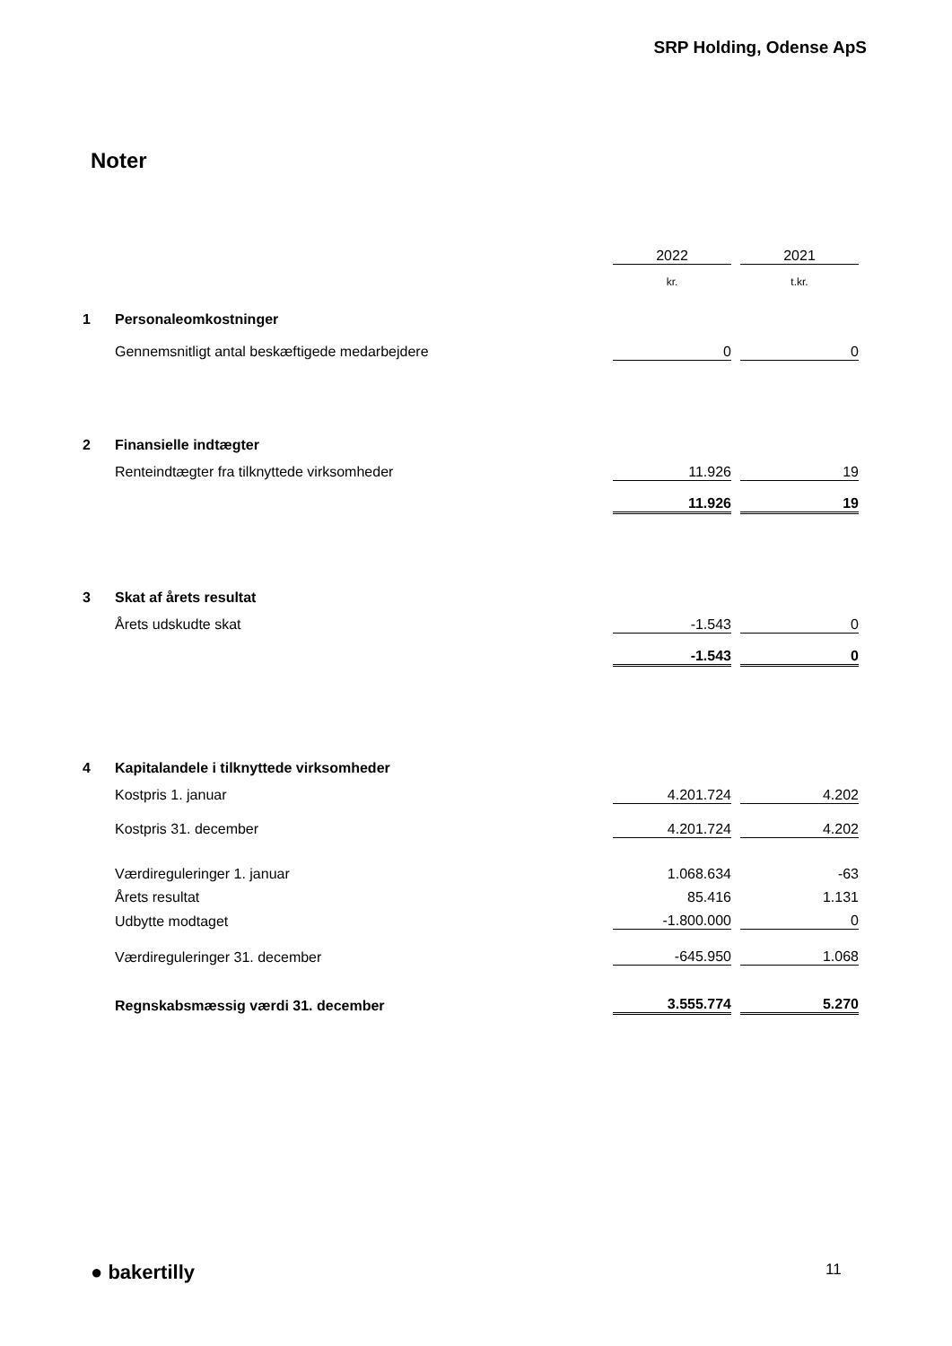SRP Holding, Odense ApS
Noter
| | | 2022 | | 2021 |
| | | kr. | | t.kr. |
| 1 | Personaleomkostninger | | | |
| | Gennemsnitligt antal beskæftigede medarbejdere | 0 | | 0 |
| 2 | Finansielle indtægter | | | |
| | Renteindtægter fra tilknyttede virksomheder | 11.926 | | 19 |
| | | 11.926 | | 19 |
| 3 | Skat af årets resultat | | | |
| | Årets udskudte skat | -1.543 | | 0 |
| | | -1.543 | | 0 |
| 4 | Kapitalandele i tilknyttede virksomheder | | | |
| | Kostpris 1. januar | 4.201.724 | | 4.202 |
| | Kostpris 31. december | 4.201.724 | | 4.202 |
| | Værdireguleringer 1. januar | 1.068.634 | | -63 |
| | Årets resultat | 85.416 | | 1.131 |
| | Udbytte modtaget | -1.800.000 | | 0 |
| | Værdireguleringer 31. december | -645.950 | | 1.068 |
| | Regnskabsmæssig værdi 31. december | 3.555.774 | | 5.270 |
● bakertilly 11